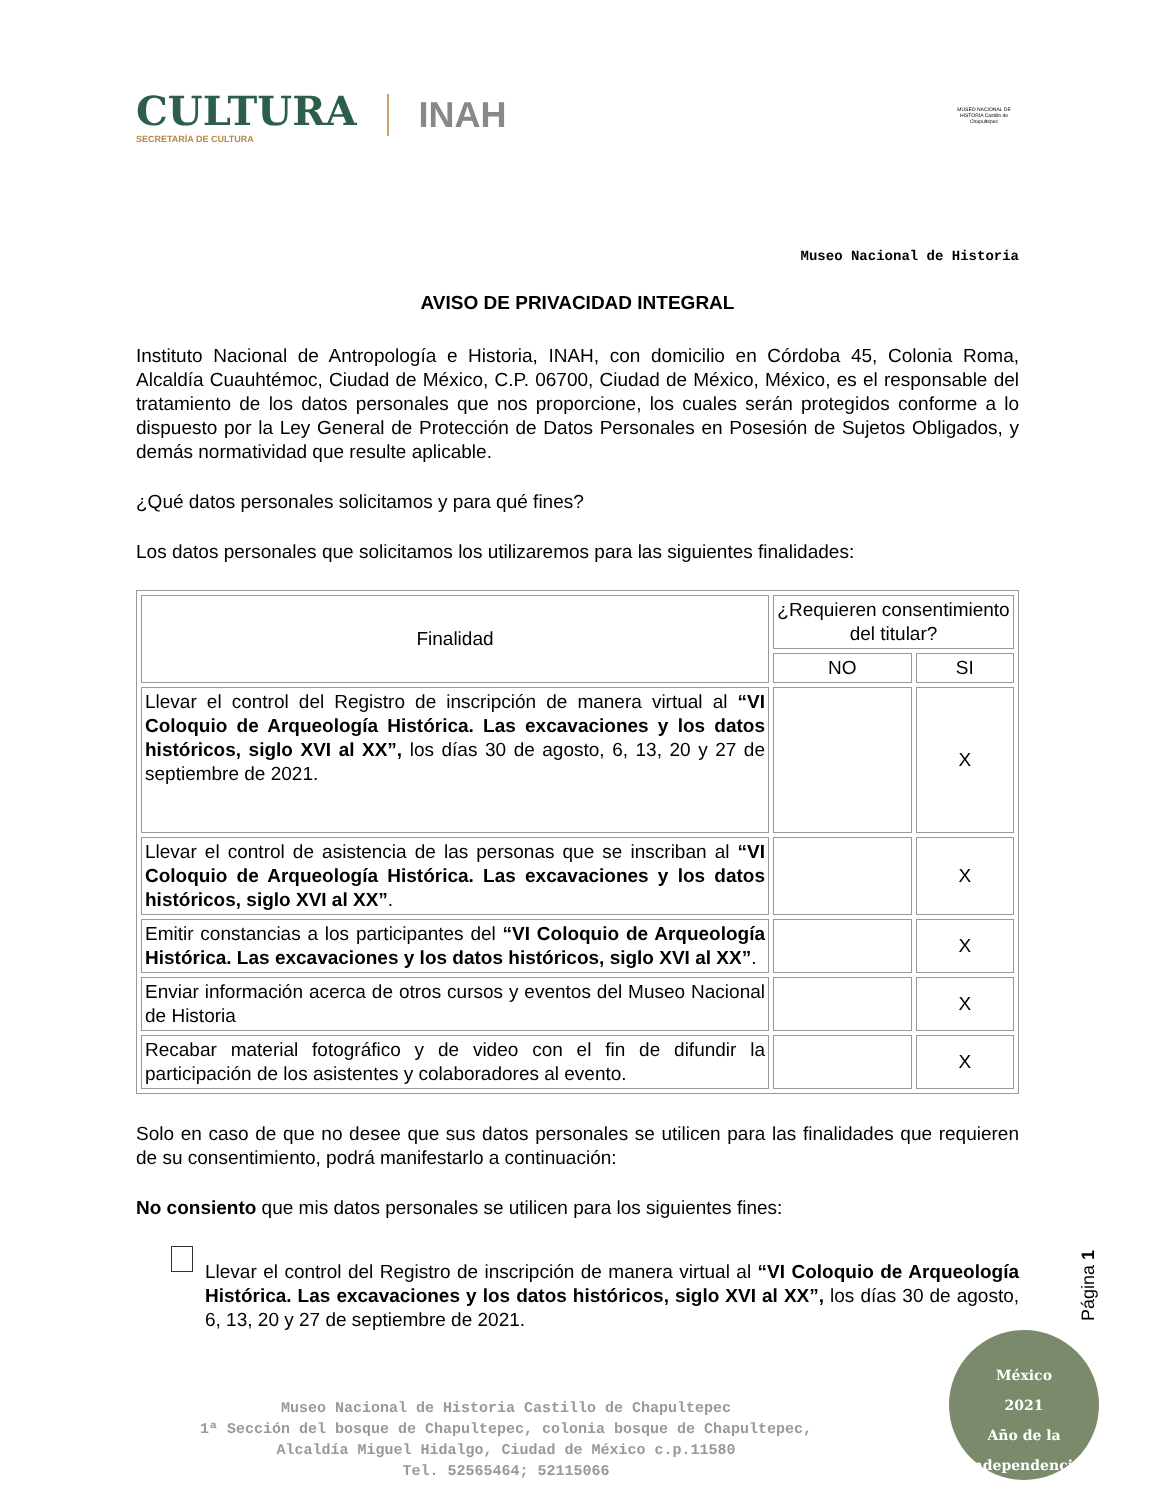CULTURA
SECRETARÍA DE CULTURA
INAH
MUSEO NACIONAL DE HISTORIA Castillo de Chapultepec
Museo Nacional de Historia
AVISO DE PRIVACIDAD INTEGRAL
Instituto Nacional de Antropología e Historia, INAH, con domicilio en Córdoba 45, Colonia Roma, Alcaldía Cuauhtémoc, Ciudad de México, C.P. 06700, Ciudad de México, México, es el responsable del tratamiento de los datos personales que nos proporcione, los cuales serán protegidos conforme a lo dispuesto por la Ley General de Protección de Datos Personales en Posesión de Sujetos Obligados, y demás normatividad que resulte aplicable.
¿Qué datos personales solicitamos y para qué fines?
Los datos personales que solicitamos los utilizaremos para las siguientes finalidades:
| Finalidad | ¿Requieren consentimiento del titular? | |
| --- | --- | --- |
| | NO | SI |
| Llevar el control del Registro de inscripción de manera virtual al “VI Coloquio de Arqueología Histórica. Las excavaciones y los datos históricos, siglo XVI al XX”, los días 30 de agosto, 6, 13, 20 y 27 de septiembre de 2021. | | X |
| Llevar el control de asistencia de las personas que se inscriban al “VI Coloquio de Arqueología Histórica. Las excavaciones y los datos históricos, siglo XVI al XX” . | | X |
| Emitir constancias a los participantes del “VI Coloquio de Arqueología Histórica. Las excavaciones y los datos históricos, siglo XVI al XX” . | | X |
| Enviar información acerca de otros cursos y eventos del Museo Nacional de Historia | | X |
| Recabar material fotográfico y de video con el fin de difundir la participación de los asistentes y colaboradores al evento. | | X |
Solo en caso de que no desee que sus datos personales se utilicen para las finalidades que requieren de su consentimiento, podrá manifestarlo a continuación:
No consiento que mis datos personales se utilicen para los siguientes fines:
Llevar el control del Registro de inscripción de manera virtual al “VI Coloquio de Arqueología Histórica. Las excavaciones y los datos históricos, siglo XVI al XX”, los días 30 de agosto, 6, 13, 20 y 27 de septiembre de 2021.
Museo Nacional de Historia Castillo de Chapultepec
1ª Sección del bosque de Chapultepec, colonia bosque de Chapultepec,
Alcaldía Miguel Hidalgo, Ciudad de México c.p.11580
Tel. 52565464; 52115066
Página 1
México
2021
Año de la Independencia